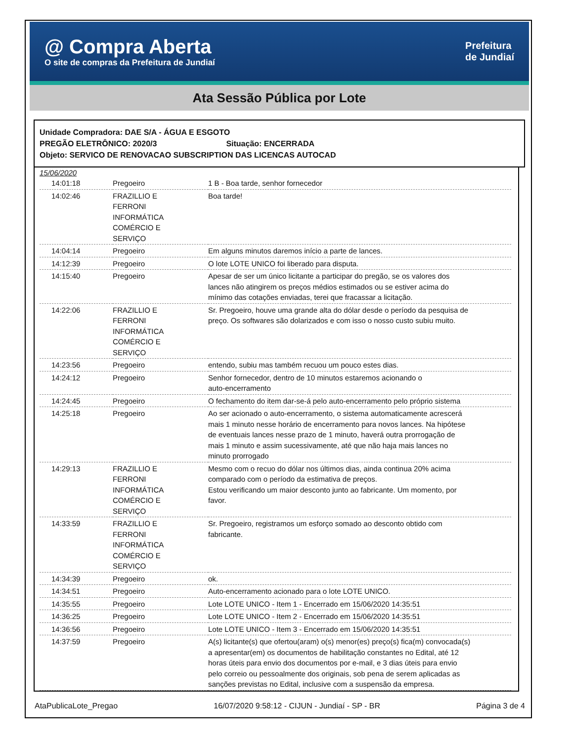@ Compra Aberta
O site de compras da Prefeitura de Jundiaí
Prefeitura
de Jundiaí
Ata Sessão Pública por Lote
Unidade Compradora: DAE S/A - ÁGUA E ESGOTO
PREGÃO ELETRÔNICO: 2020/3 Situação: ENCERRADA
Objeto: SERVICO DE RENOVACAO SUBSCRIPTION DAS LICENCAS AUTOCAD
15/06/2020
| 14:01:18 | Pregoeiro | 1 B - Boa tarde, senhor fornecedor |
| 14:02:46 | FRAZILLIO E FERRONI INFORMÁTICA COMÉRCIO E SERVIÇO | Boa tarde! |
| 14:04:14 | Pregoeiro | Em alguns minutos daremos início a parte de lances. |
| 14:12:39 | Pregoeiro | O lote LOTE UNICO foi liberado para disputa. |
| 14:15:40 | Pregoeiro | Apesar de ser um único licitante a participar do pregão, se os valores dos lances não atingirem os preços médios estimados ou se estiver acima do mínimo das cotações enviadas, terei que fracassar a licitação. |
| 14:22:06 | FRAZILLIO E FERRONI INFORMÁTICA COMÉRCIO E SERVIÇO | Sr. Pregoeiro, houve uma grande alta do dólar desde o período da pesquisa de preço. Os softwares são dolarizados e com isso o nosso custo subiu muito. |
| 14:23:56 | Pregoeiro | entendo, subiu mas também recuou um pouco estes dias. |
| 14:24:12 | Pregoeiro | Senhor fornecedor, dentro de 10 minutos estaremos acionando o auto-encerramento |
| 14:24:45 | Pregoeiro | O fechamento do item dar-se-á pelo auto-encerramento pelo próprio sistema |
| 14:25:18 | Pregoeiro | Ao ser acionado o auto-encerramento, o sistema automaticamente acrescerá mais 1 minuto nesse horário de encerramento para novos lances. Na hipótese de eventuais lances nesse prazo de 1 minuto, haverá outra prorrogação de mais 1 minuto e assim sucessivamente, até que não haja mais lances no minuto prorrogado |
| 14:29:13 | FRAZILLIO E FERRONI INFORMÁTICA COMÉRCIO E SERVIÇO | Mesmo com o recuo do dólar nos últimos dias, ainda continua 20% acima comparado com o período da estimativa de preços. Estou verificando um maior desconto junto ao fabricante. Um momento, por favor. |
| 14:33:59 | FRAZILLIO E FERRONI INFORMÁTICA COMÉRCIO E SERVIÇO | Sr. Pregoeiro, registramos um esforço somado ao desconto obtido com fabricante. |
| 14:34:39 | Pregoeiro | ok. |
| 14:34:51 | Pregoeiro | Auto-encerramento acionado para o lote LOTE UNICO. |
| 14:35:55 | Pregoeiro | Lote LOTE UNICO - Item 1 - Encerrado em 15/06/2020 14:35:51 |
| 14:36:25 | Pregoeiro | Lote LOTE UNICO - Item 2 - Encerrado em 15/06/2020 14:35:51 |
| 14:36:56 | Pregoeiro | Lote LOTE UNICO - Item 3 - Encerrado em 15/06/2020 14:35:51 |
| 14:37:59 | Pregoeiro | A(s) licitante(s) que ofertou(aram) o(s) menor(es) preço(s) fica(m) convocada(s) a apresentar(em) os documentos de habilitação constantes no Edital, até 12 horas úteis para envio dos documentos por e-mail, e 3 dias úteis para envio pelo correio ou pessoalmente dos originais, sob pena de serem aplicadas as sanções previstas no Edital, inclusive com a suspensão da empresa. |
AtaPublicaLote_Pregao 16/07/2020 9:58:12 - CIJUN - Jundiaí - SP - BR Página 3 de 4